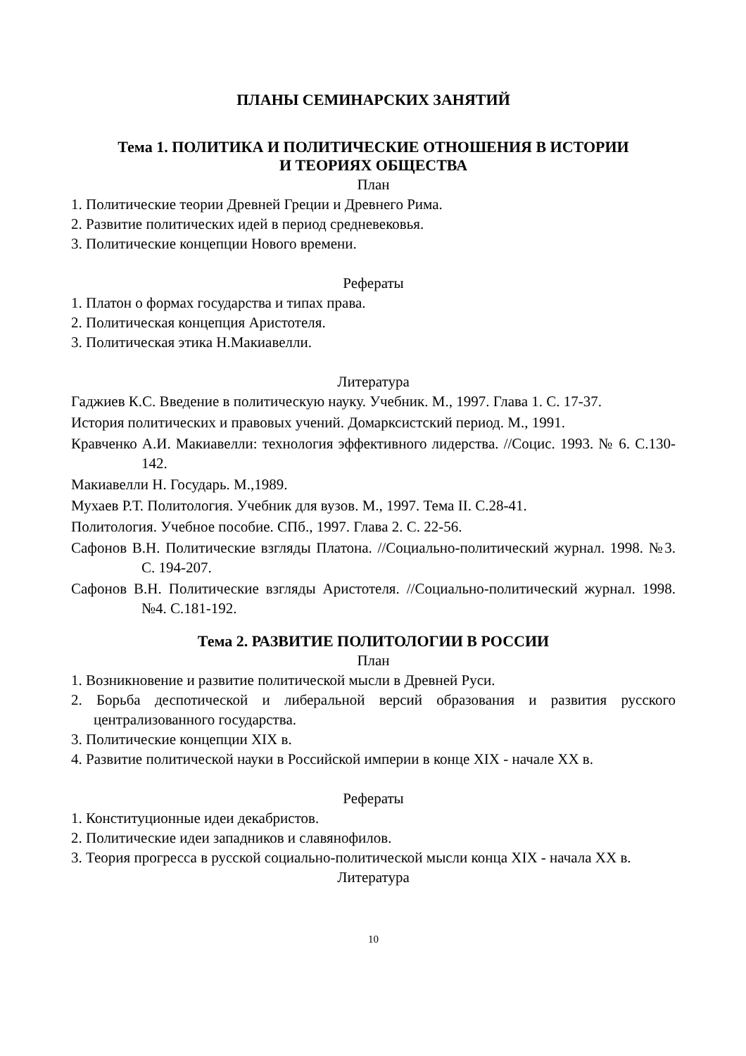ПЛАНЫ СЕМИНАРСКИХ ЗАНЯТИЙ
Тема 1. ПОЛИТИКА И ПОЛИТИЧЕСКИЕ ОТНОШЕНИЯ В ИСТОРИИ
И ТЕОРИЯХ ОБЩЕСТВА
План
1. Политические теории Древней Греции и Древнего Рима.
2. Развитие политических идей в период средневековья.
3. Политические концепции Нового времени.
Рефераты
1. Платон о формах государства и типах права.
2. Политическая концепция Аристотеля.
3. Политическая этика Н.Макиавелли.
Литература
Гаджиев К.С. Введение в политическую науку. Учебник. М., 1997. Глава 1. С. 17-37.
История политических и правовых учений. Домарксистский период. М., 1991.
Кравченко А.И. Макиавелли: технология эффективного лидерства. //Социс. 1993. № 6. С.130-142.
Макиавелли Н. Государь. М.,1989.
Мухаев Р.Т. Политология. Учебник для вузов. М., 1997. Тема II. С.28-41.
Политология. Учебное пособие. СПб., 1997. Глава 2. С. 22-56.
Сафонов В.Н. Политические взгляды Платона. //Социально-политический журнал. 1998. №3. С. 194-207.
Сафонов В.Н. Политические взгляды Аристотеля. //Социально-политический журнал. 1998. №4. С.181-192.
Тема 2. РАЗВИТИЕ ПОЛИТОЛОГИИ В РОССИИ
План
1. Возникновение и развитие политической мысли в Древней Руси.
2. Борьба деспотической и либеральной версий образования и развития русского централизованного государства.
3. Политические концепции XIX в.
4. Развитие политической науки в Российской империи в конце XIX - начале XX в.
Рефераты
1. Конституционные идеи декабристов.
2. Политические идеи западников и славянофилов.
3. Теория прогресса в русской социально-политической мысли конца XIX - начала XX в.
Литература
10